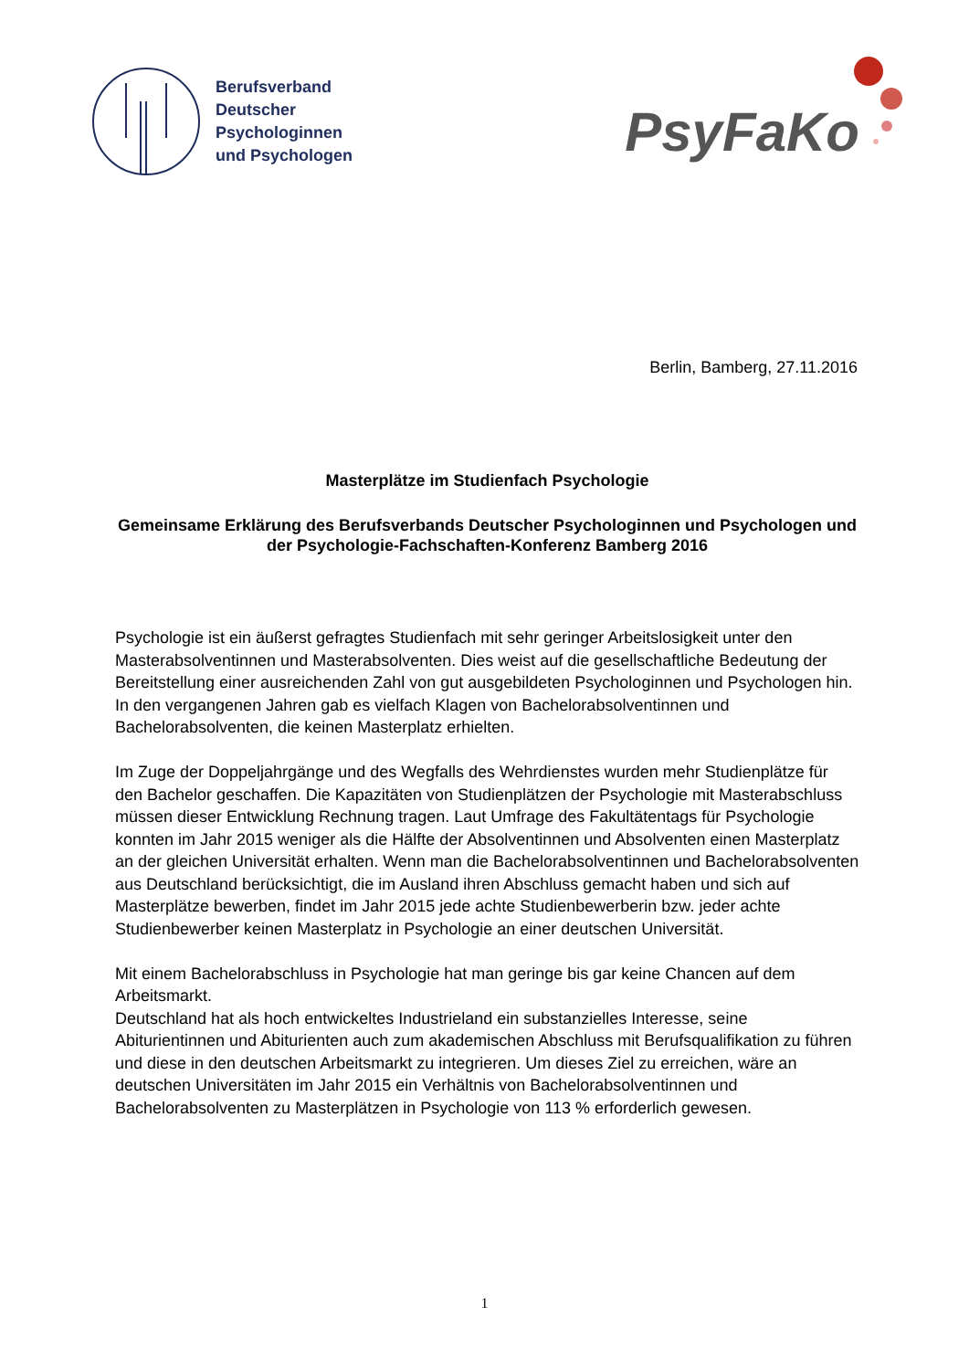Berufsverband
Deutscher
Psychologinnen
und Psychologen
PsyFaKo
Berlin, Bamberg, 27.11.2016
Masterplätze im Studienfach Psychologie
Gemeinsame Erklärung des Berufsverbands Deutscher Psychologinnen und Psychologen und der Psychologie-Fachschaften-Konferenz Bamberg 2016
Psychologie ist ein äußerst gefragtes Studienfach mit sehr geringer Arbeitslosigkeit unter den Masterabsolventinnen und Masterabsolventen. Dies weist auf die gesellschaftliche Bedeutung der Bereitstellung einer ausreichenden Zahl von gut ausgebildeten Psychologinnen und Psychologen hin. In den vergangenen Jahren gab es vielfach Klagen von Bachelorabsolventinnen und Bachelorabsolventen, die keinen Masterplatz erhielten.
Im Zuge der Doppeljahrgänge und des Wegfalls des Wehrdienstes wurden mehr Studienplätze für den Bachelor geschaffen. Die Kapazitäten von Studienplätzen der Psychologie mit Masterabschluss müssen dieser Entwicklung Rechnung tragen. Laut Umfrage des Fakultätentags für Psychologie konnten im Jahr 2015 weniger als die Hälfte der Absolventinnen und Absolventen einen Masterplatz an der gleichen Universität erhalten. Wenn man die Bachelorabsolventinnen und Bachelorabsolventen aus Deutschland berücksichtigt, die im Ausland ihren Abschluss gemacht haben und sich auf Masterplätze bewerben, findet im Jahr 2015 jede achte Studienbewerberin bzw. jeder achte Studienbewerber keinen Masterplatz in Psychologie an einer deutschen Universität.
Mit einem Bachelorabschluss in Psychologie hat man geringe bis gar keine Chancen auf dem Arbeitsmarkt.
Deutschland hat als hoch entwickeltes Industrieland ein substanzielles Interesse, seine Abiturientinnen und Abiturienten auch zum akademischen Abschluss mit Berufsqualifikation zu führen und diese in den deutschen Arbeitsmarkt zu integrieren. Um dieses Ziel zu erreichen, wäre an deutschen Universitäten im Jahr 2015 ein Verhältnis von Bachelorabsolventinnen und Bachelorabsolventen zu Masterplätzen in Psychologie von 113 % erforderlich gewesen.
1